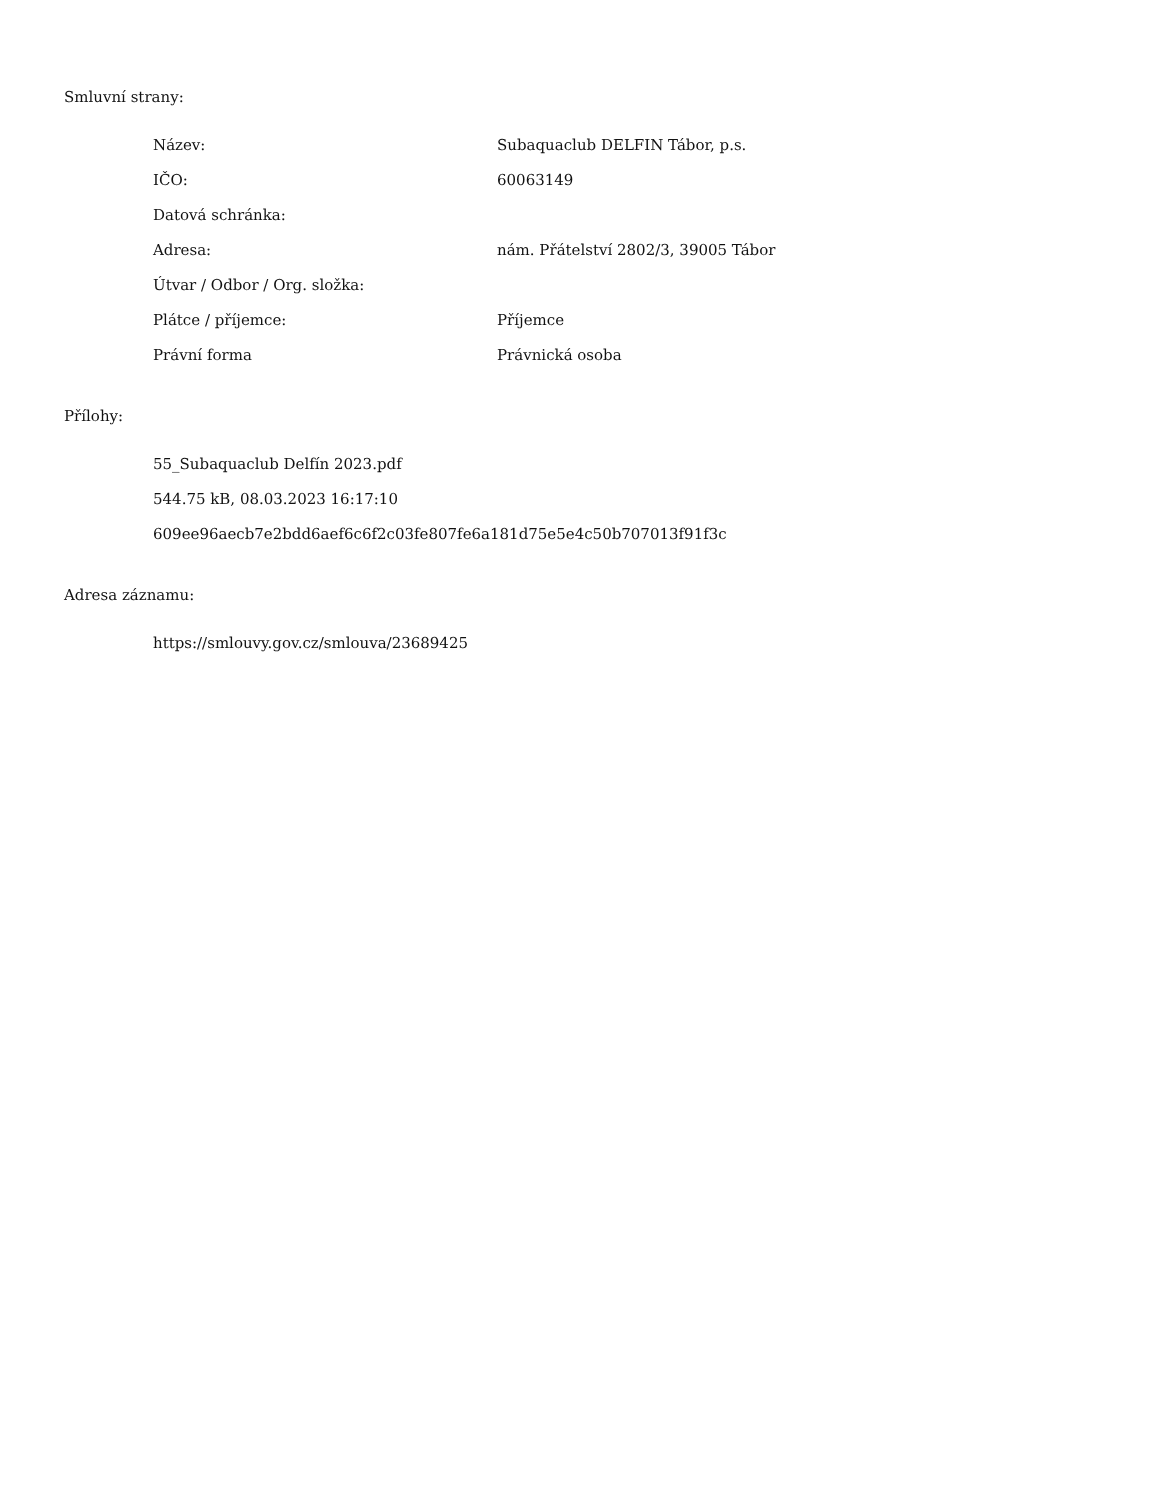Smluvní strany:
| Název: | Subaquaclub DELFIN Tábor, p.s. |
| IČO: | 60063149 |
| Datová schránka: | |
| Adresa: | nám. Přátelství 2802/3, 39005 Tábor |
| Útvar / Odbor / Org. složka: | |
| Plátce / příjemce: | Příjemce |
| Právní forma | Právnická osoba |
Přílohy:
55_Subaquaclub Delfín 2023.pdf
544.75 kB, 08.03.2023 16:17:10
609ee96aecb7e2bdd6aef6c6f2c03fe807fe6a181d75e5e4c50b707013f91f3c
Adresa záznamu:
https://smlouvy.gov.cz/smlouva/23689425